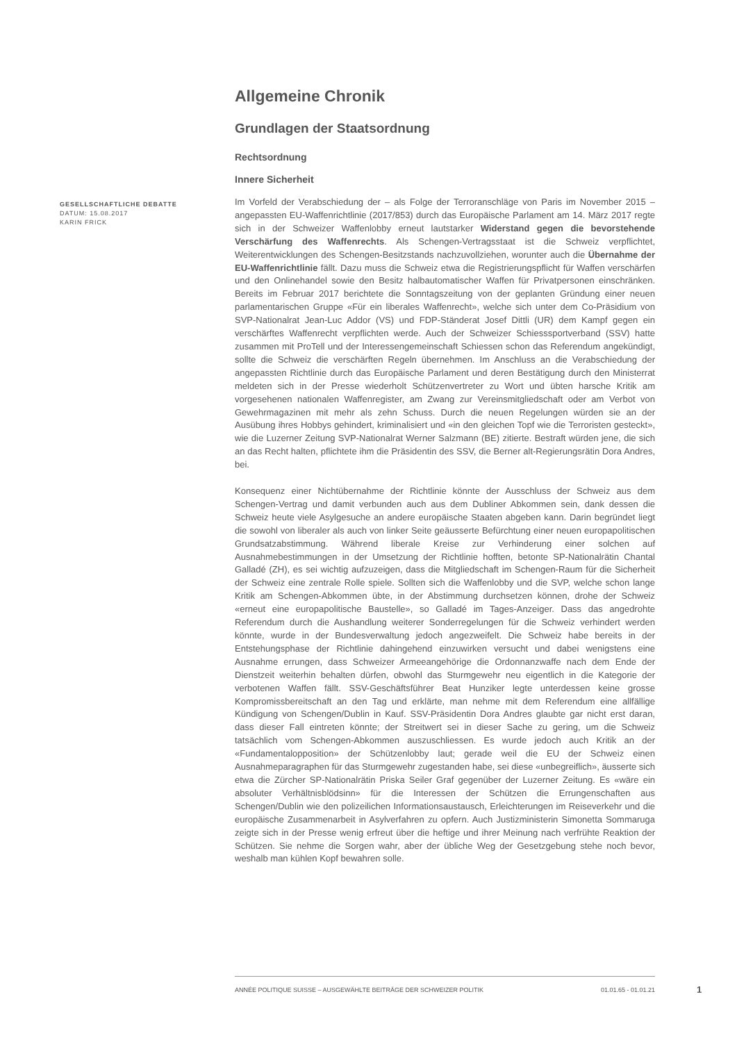GESELLSCHAFTLICHE DEBATTE
DATUM: 15.08.2017
KARIN FRICK
Allgemeine Chronik
Grundlagen der Staatsordnung
Rechtsordnung
Innere Sicherheit
Im Vorfeld der Verabschiedung der – als Folge der Terroranschläge von Paris im November 2015 – angepassten EU-Waffenrichtlinie (2017/853) durch das Europäische Parlament am 14. März 2017 regte sich in der Schweizer Waffenlobby erneut lautstarker Widerstand gegen die bevorstehende Verschärfung des Waffenrechts. Als Schengen-Vertragsstaat ist die Schweiz verpflichtet, Weiterentwicklungen des Schengen-Besitzstands nachzuvollziehen, worunter auch die Übernahme der EU-Waffenrichtlinie fällt. Dazu muss die Schweiz etwa die Registrierungspflicht für Waffen verschärfen und den Onlinehandel sowie den Besitz halbautomatischer Waffen für Privatpersonen einschränken. Bereits im Februar 2017 berichtete die Sonntagszeitung von der geplanten Gründung einer neuen parlamentarischen Gruppe «Für ein liberales Waffenrecht», welche sich unter dem Co-Präsidium von SVP-Nationalrat Jean-Luc Addor (VS) und FDP-Ständerat Josef Dittli (UR) dem Kampf gegen ein verschärftes Waffenrecht verpflichten werde. Auch der Schweizer Schiesssportverband (SSV) hatte zusammen mit ProTell und der Interessengemeinschaft Schiessen schon das Referendum angekündigt, sollte die Schweiz die verschärften Regeln übernehmen. Im Anschluss an die Verabschiedung der angepassten Richtlinie durch das Europäische Parlament und deren Bestätigung durch den Ministerrat meldeten sich in der Presse wiederholt Schützenvertreter zu Wort und übten harsche Kritik am vorgesehenen nationalen Waffenregister, am Zwang zur Vereinsmitgliedschaft oder am Verbot von Gewehrmagazinen mit mehr als zehn Schuss. Durch die neuen Regelungen würden sie an der Ausübung ihres Hobbys gehindert, kriminalisiert und «in den gleichen Topf wie die Terroristen gesteckt», wie die Luzerner Zeitung SVP-Nationalrat Werner Salzmann (BE) zitierte. Bestraft würden jene, die sich an das Recht halten, pflichtete ihm die Präsidentin des SSV, die Berner alt-Regierungsrätin Dora Andres, bei.
Konsequenz einer Nichtübernahme der Richtlinie könnte der Ausschluss der Schweiz aus dem Schengen-Vertrag und damit verbunden auch aus dem Dubliner Abkommen sein, dank dessen die Schweiz heute viele Asylgesuche an andere europäische Staaten abgeben kann. Darin begründet liegt die sowohl von liberaler als auch von linker Seite geäusserte Befürchtung einer neuen europapolitischen Grundsatzabstimmung. Während liberale Kreise zur Verhinderung einer solchen auf Ausnahmebestimmungen in der Umsetzung der Richtlinie hofften, betonte SP-Nationalrätin Chantal Galladé (ZH), es sei wichtig aufzuzeigen, dass die Mitgliedschaft im Schengen-Raum für die Sicherheit der Schweiz eine zentrale Rolle spiele. Sollten sich die Waffenlobby und die SVP, welche schon lange Kritik am Schengen-Abkommen übte, in der Abstimmung durchsetzen können, drohe der Schweiz «erneut eine europapolitische Baustelle», so Galladé im Tages-Anzeiger. Dass das angedrohte Referendum durch die Aushandlung weiterer Sonderregelungen für die Schweiz verhindert werden könnte, wurde in der Bundesverwaltung jedoch angezweifelt. Die Schweiz habe bereits in der Entstehungsphase der Richtlinie dahingehend einzuwirken versucht und dabei wenigstens eine Ausnahme errungen, dass Schweizer Armeeangehörige die Ordonnanzwaffe nach dem Ende der Dienstzeit weiterhin behalten dürfen, obwohl das Sturmgewehr neu eigentlich in die Kategorie der verbotenen Waffen fällt. SSV-Geschäftsführer Beat Hunziker legte unterdessen keine grosse Kompromissbereitschaft an den Tag und erklärte, man nehme mit dem Referendum eine allfällige Kündigung von Schengen/Dublin in Kauf. SSV-Präsidentin Dora Andres glaubte gar nicht erst daran, dass dieser Fall eintreten könnte; der Streitwert sei in dieser Sache zu gering, um die Schweiz tatsächlich vom Schengen-Abkommen auszuschliessen. Es wurde jedoch auch Kritik an der «Fundamentalopposition» der Schützenlobby laut; gerade weil die EU der Schweiz einen Ausnahmeparagraphen für das Sturmgewehr zugestanden habe, sei diese «unbegreiflich», äusserte sich etwa die Zürcher SP-Nationalrätin Priska Seiler Graf gegenüber der Luzerner Zeitung. Es «wäre ein absoluter Verhältnisblödsinn» für die Interessen der Schützen die Errungenschaften aus Schengen/Dublin wie den polizeilichen Informationsaustausch, Erleichterungen im Reiseverkehr und die europäische Zusammenarbeit in Asylverfahren zu opfern. Auch Justizministerin Simonetta Sommaruga zeigte sich in der Presse wenig erfreut über die heftige und ihrer Meinung nach verfrühte Reaktion der Schützen. Sie nehme die Sorgen wahr, aber der übliche Weg der Gesetzgebung stehe noch bevor, weshalb man kühlen Kopf bewahren solle.
ANNÉE POLITIQUE SUISSE – AUSGEWÄHLTE BEITRÄGE DER SCHWEIZER POLITIK 01.01.65 - 01.01.21
1